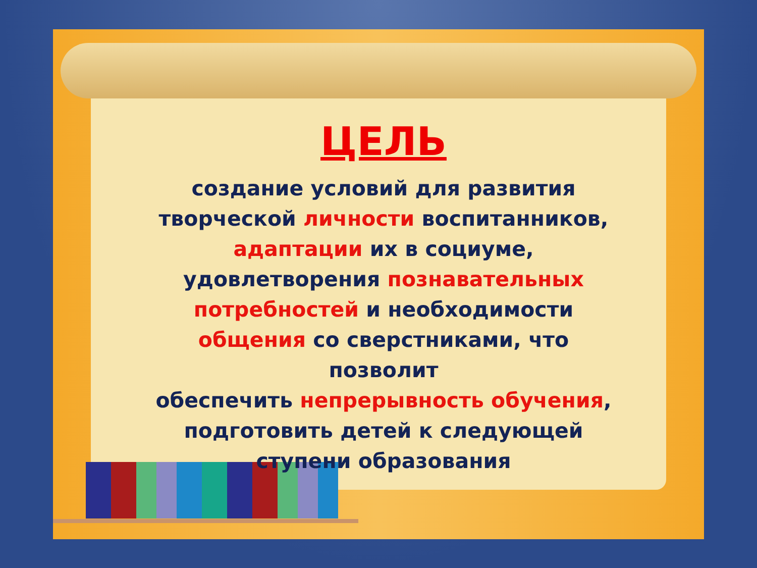ЦЕЛЬ
создание условий для развития
творческой личности воспитанников,
адаптации их в социуме,
удовлетворения познавательных
потребностей и необходимости
общения со сверстниками, что позволит
обеспечить непрерывность обучения,
подготовить детей к следующей
ступени образования